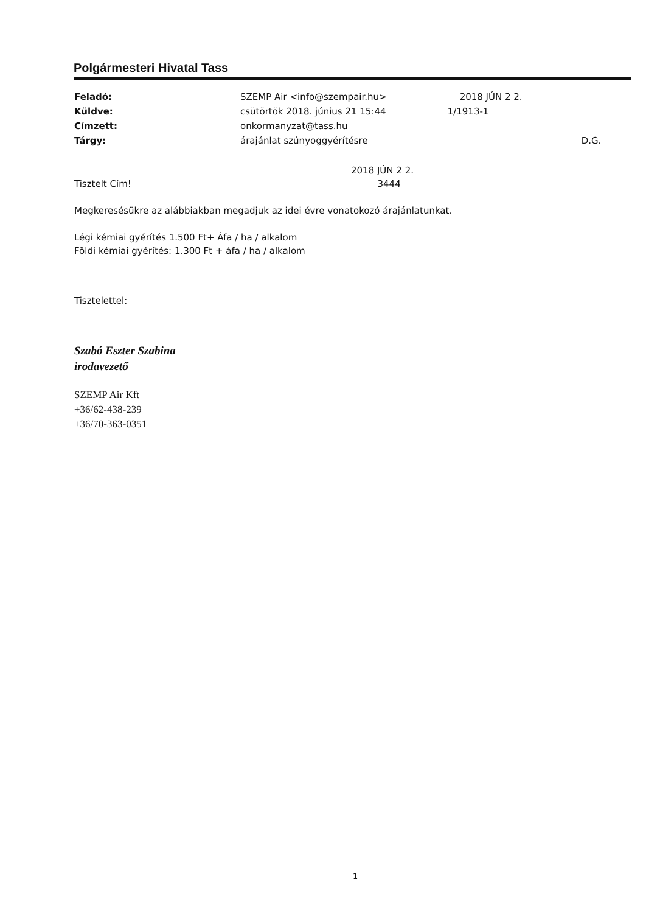Polgármesteri Hivatal Tass
| Feladó: | SZEMP Air <info@szempair.hu> | 2018 JÚN 2 2. |
| Küldve: | csütörtök 2018. június 21 15:44 | 1/1913-1 |
| Címzett: | onkormanyzat@tass.hu | |
| Tárgy: | árajánlat szúnyoggyérítésre | D.G. |
2018 JÚN 2 2.
Tisztelt Cím! 3444
Megkeresésükre az alábbiakban megadjuk az idei évre vonatokozó árajánlatunkat.
Légi kémiai gyérítés 1.500 Ft+ Áfa / ha / alkalom
Földi kémiai gyérítés: 1.300 Ft + áfa / ha / alkalom
Tisztelettel:
Szabó Eszter Szabina
irodavezető
SZEMP Air Kft
+36/62-438-239
+36/70-363-0351
1